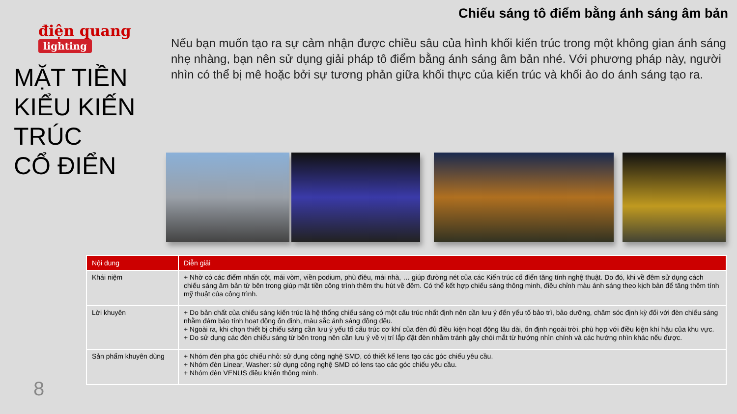Chiếu sáng tô điểm bằng ánh sáng âm bản
điện quang
lighting
MẶT TIỀN
KIỂU KIẾN
TRÚC
CỔ ĐIỂN
Nếu bạn muốn tạo ra sự cảm nhận được chiều sâu của hình khối kiến trúc trong một không gian ánh sáng nhẹ nhàng, bạn nên sử dụng giải pháp tô điểm bằng ánh sáng âm bản nhé. Với phương pháp này, người nhìn có thể bị mê hoặc bởi sự tương phản giữa khối thực của kiến trúc và khối ảo do ánh sáng tạo ra.
| Nội dung | Diễn giải |
| --- | --- |
| Khái niệm | + Nhờ có các điểm nhấn cột, mái vòm, viền podium, phù điêu, mái nhà, … giúp đường nét của các Kiến trúc cổ điển tăng tính nghệ thuật. Do đó, khi về đêm sử dụng cách chiếu sáng âm bản từ bên trong giúp mặt tiền công trình thêm thu hút về đêm. Có thể kết hợp chiếu sáng thông minh, điều chỉnh màu ánh sáng theo kịch bản để tăng thêm tính mỹ thuật của công trình. |
| Lời khuyên | + Do bản chất của chiếu sáng kiến trúc là hệ thống chiếu sáng có một cấu trúc nhất định nên cần lưu ý đến yếu tố bảo trì, bảo dưỡng, chăm sóc định kỳ đối với đèn chiếu sáng nhằm đảm bảo tính hoạt động ổn định, màu sắc ánh sáng đồng đều. + Ngoài ra, khi chọn thiết bị chiếu sáng cần lưu ý yếu tố cấu trúc cơ khí của đèn đủ điều kiện hoạt động lâu dài, ổn định ngoài trời, phù hợp với điều kiện khí hậu của khu vực. + Do sử dụng các đèn chiếu sáng từ bên trong nên cần lưu ý về vị trí lắp đặt đèn nhằm tránh gây chói mắt từ hướng nhìn chính và các hướng nhìn khác nếu được. |
| Sản phẩm khuyên dùng | + Nhóm đèn pha góc chiếu nhỏ: sử dụng công nghệ SMD, có thiết kế lens tạo các góc chiếu yêu cầu. + Nhóm đèn Linear, Washer: sử dụng công nghệ SMD có lens tạo các góc chiếu yêu cầu. + Nhóm đèn VENUS điều khiển thông minh. |
8